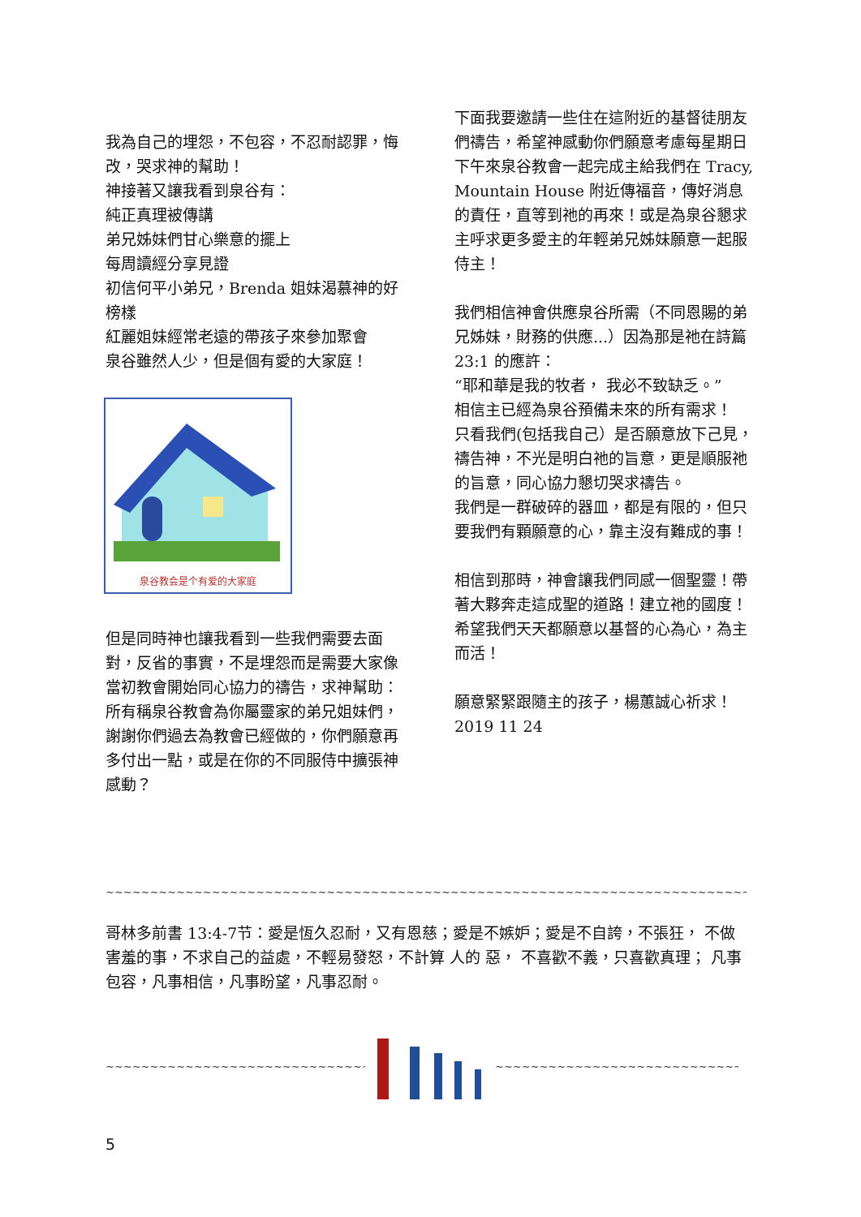我為自己的埋怨，不包容，不忍耐認罪，悔改，哭求神的幫助！
神接著又讓我看到泉谷有：
純正真理被傳講
弟兄姊妹們甘心樂意的擺上
每周讀經分享見證
初信何平小弟兄，Brenda 姐妹渴慕神的好榜樣
紅麗姐妹經常老遠的帶孩子來參加聚會
泉谷雖然人少，但是個有愛的大家庭！
泉谷教会是个有爱的大家庭
但是同時神也讓我看到一些我們需要去面對，反省的事實，不是埋怨而是需要大家像當初教會開始同心協力的禱告，求神幫助：
所有稱泉谷教會為你屬靈家的弟兄姐妹們，謝謝你們過去為教會已經做的，你們願意再多付出一點，或是在你的不同服侍中擴張神感動？
下面我要邀請一些住在這附近的基督徒朋友們禱告，希望神感動你們願意考慮每星期日下午來泉谷教會一起完成主給我們在 Tracy, Mountain House 附近傳福音，傳好消息的責任，直等到祂的再來！或是為泉谷懇求主呼求更多愛主的年輕弟兄姊妹願意一起服侍主！
我們相信神會供應泉谷所需（不同恩賜的弟兄姊妹，財務的供應...）因為那是祂在詩篇 23:1 的應許：
“耶和華是我的牧者， 我必不致缺乏。”
相信主已經為泉谷預備未來的所有需求！
只看我們(包括我自己）是否願意放下己見，禱告神，不光是明白祂的旨意，更是順服祂的旨意，同心協力懇切哭求禱告。
我們是一群破碎的器皿，都是有限的，但只要我們有顆願意的心，靠主沒有難成的事！
相信到那時，神會讓我們同感一個聖靈！帶著大夥奔走這成聖的道路！建立祂的國度！希望我們天天都願意以基督的心為心，為主而活！
願意緊緊跟隨主的孩子，楊蕙誠心祈求！2019 11 24
~~~~~~~~~~~~~~~~~~~~~~~~~~~~~~~~~~~~~~~~~~~~~~~~~~~~~~~~~~~~~~~~~~~~~~~~~~~~~~~~~~~~~~~~~~~~~~~~~~~~~~~
哥林多前書 13:4-7节：愛是恆久忍耐，又有恩慈；愛是不嫉妒；愛是不自誇，不張狂， 不做害羞的事，不求自己的益處，不輕易發怒，不計算 人的 惡， 不喜歡不義，只喜歡真理； 凡事包容，凡事相信，凡事盼望，凡事忍耐。
~~~~~~~~~~~~~~~~~~~~~~~~~~~~~~~~~~~~~~~~~~~~~~ ~~~~~~~~~~~~~~~~~~~~~~~~~~~~~~~~~~~~~~~~~~~~~~
5